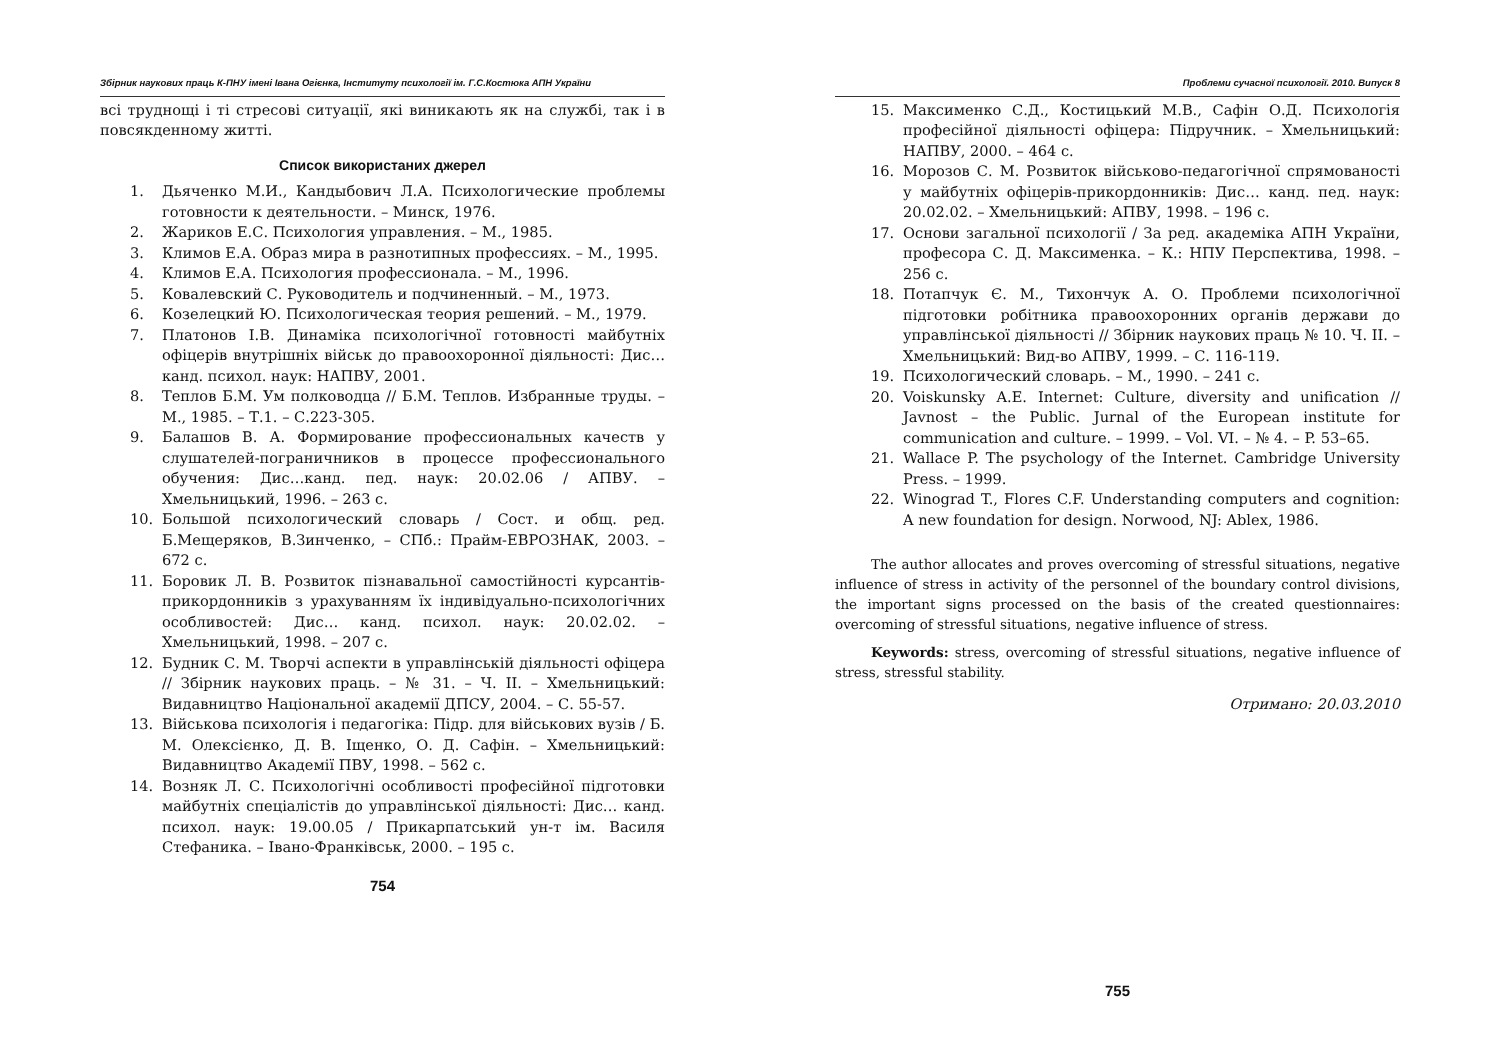Збірник наукових праць К-ПНУ імені Івана Огієнка, Інституту психології ім. Г.С.Костюка АПН України
всі труднощі і ті стресові ситуації, які виникають як на службі, так і в повсякденному житті.
Список використаних джерел
1. Дьяченко М.И., Кандыбович Л.А. Психологические проблемы готовности к деятельности. – Минск, 1976.
2. Жариков Е.С. Психология управления. – М., 1985.
3. Климов Е.А. Образ мира в разнотипных профессиях. – М., 1995.
4. Климов Е.А. Психология профессионала. – М., 1996.
5. Ковалевский С. Руководитель и подчиненный. – М., 1973.
6. Козелецкий Ю. Психологическая теория решений. – М., 1979.
7. Платонов І.В. Динаміка психологічної готовності майбутніх офіцерів внутрішніх військ до правоохоронної діяльності: Дис… канд. психол. наук: НАПВУ, 2001.
8. Теплов Б.М. Ум полководца // Б.М. Теплов. Избранные труды. – М., 1985. – Т.1. – С.223-305.
9. Балашов В. А. Формирование профессиональных качеств у слушателей-пограничников в процессе профессионального обучения: Дис…канд. пед. наук: 20.02.06 / АПВУ. – Хмельницький, 1996. – 263 с.
10. Большой психологический словарь / Сост. и общ. ред. Б.Мещеряков, В.Зинченко, – СПб.: Прайм-ЕВРОЗНАК, 2003. – 672 с.
11. Боровик Л. В. Розвиток пізнавальної самостійності курсантів-прикордонників з урахуванням їх індивідуально-психологічних особливостей: Дис… канд. психол. наук: 20.02.02. – Хмельницький, 1998. – 207 с.
12. Будник С. М. Творчі аспекти в управлінській діяльності офіцера // Збірник наукових праць. – № 31. – Ч. ІІ. – Хмельницький: Видавництво Національної академії ДПСУ, 2004. – С. 55-57.
13. Військова психологія і педагогіка: Підр. для військових вузів / Б. М. Олексієнко, Д. В. Іщенко, О. Д. Сафін. – Хмельницький: Видавництво Академії ПВУ, 1998. – 562 с.
14. Возняк Л. С. Психологічні особливості професійної підготовки майбутніх спеціалістів до управлінської діяльності: Дис… канд. психол. наук: 19.00.05 / Прикарпатський ун-т ім. Василя Стефаника. – Івано-Франківськ, 2000. – 195 с.
754
Проблеми сучасної психології. 2010. Випуск 8
15. Максименко С.Д., Костицький М.В., Сафін О.Д. Психологія професійної діяльності офіцера: Підручник. – Хмельницький: НАПВУ, 2000. – 464 с.
16. Морозов С. М. Розвиток військово-педагогічної спрямованості у майбутніх офіцерів-прикордонників: Дис… канд. пед. наук: 20.02.02. – Хмельницький: АПВУ, 1998. – 196 с.
17. Основи загальної психології / За ред. академіка АПН України, професора С. Д. Максименка. – К.: НПУ Перспектива, 1998. – 256 с.
18. Потапчук Є. М., Тихончук А. О. Проблеми психологічної підготовки робітника правоохоронних органів держави до управлінської діяльності // Збірник наукових праць № 10. Ч. ІІ. – Хмельницький: Вид-во АПВУ, 1999. – С. 116-119.
19. Психологический словарь. – М., 1990. – 241 с.
20. Voiskunsky A.E. Internet: Culture, diversity and unification // Javnost – the Public. Jurnal of the European institute for communication and culture. – 1999. – Vol. VI. – № 4. – P. 53–65.
21. Wallace P. The psychology of the Internet. Cambridge University Press. – 1999.
22. Winograd T., Flores C.F. Understanding computers and cognition: A new foundation for design. Norwood, NJ: Ablex, 1986.
The author allocates and proves overcoming of stressful situations, negative influence of stress in activity of the personnel of the boundary control divisions, the important signs processed on the basis of the created questionnaires: overcoming of stressful situations, negative influence of stress.
Keywords: stress, overcoming of stressful situations, negative influence of stress, stressful stability.
Отримано: 20.03.2010
755